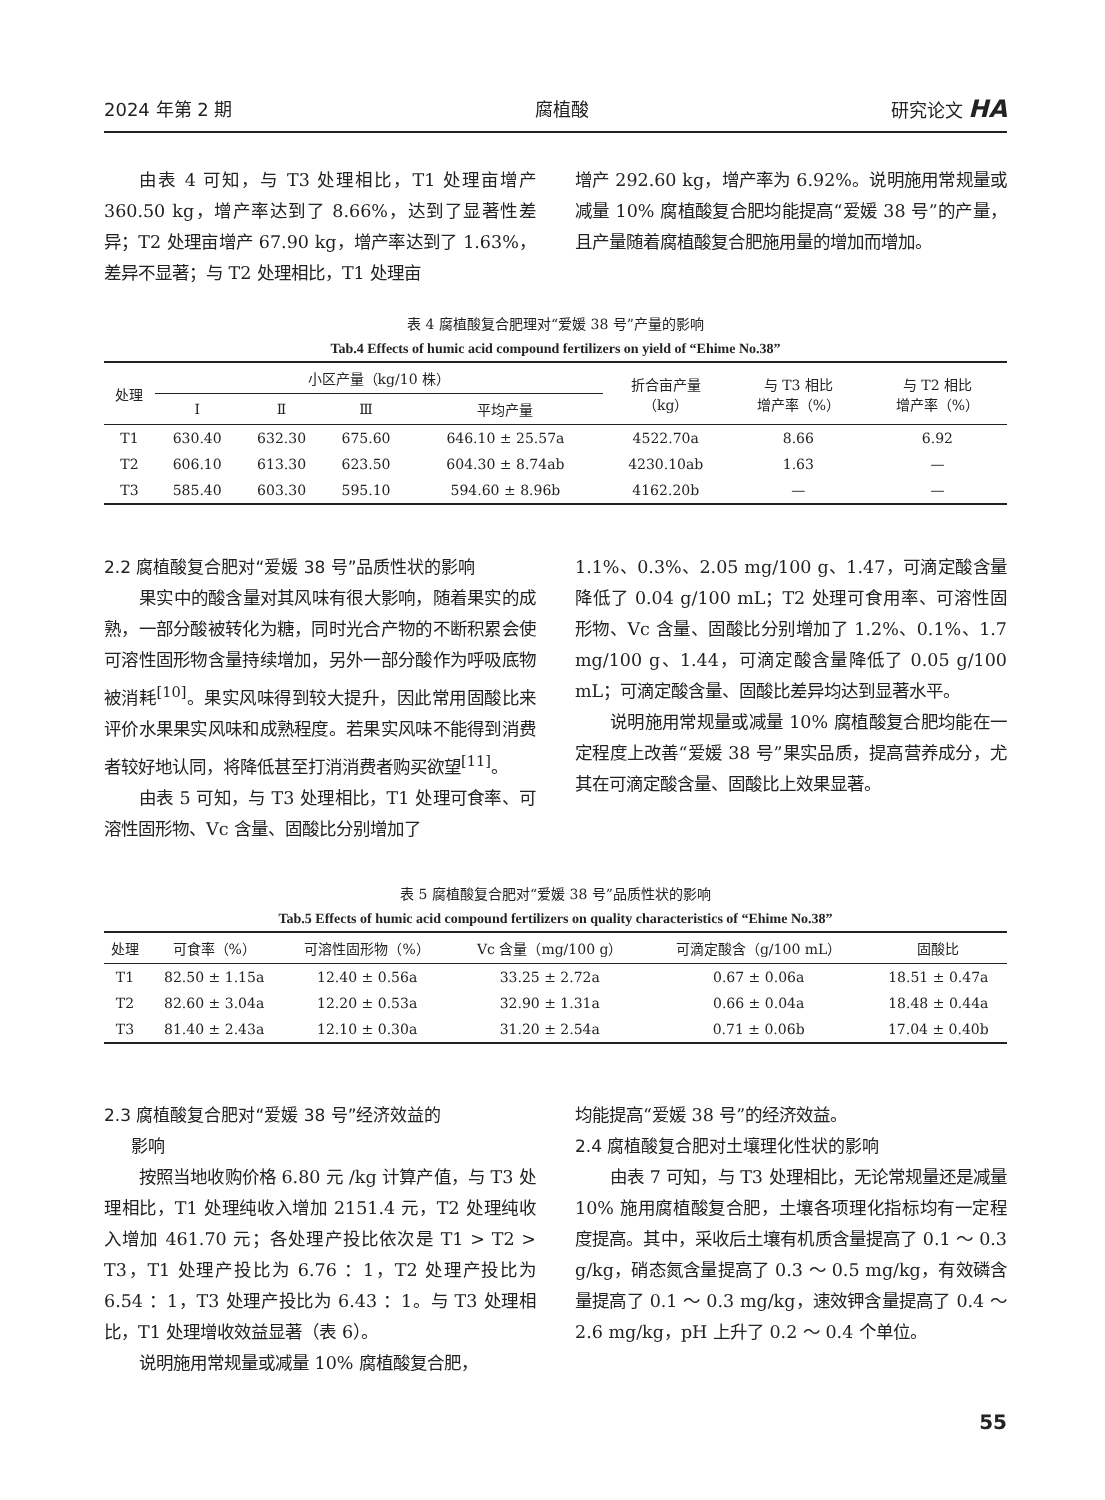2024 年第 2 期 腐植酸 研究论文 HA
由表 4 可知，与 T3 处理相比，T1 处理亩增产 360.50 kg，增产率达到了 8.66%，达到了显著性差异；T2 处理亩增产 67.90 kg，增产率达到了 1.63%，差异不显著；与 T2 处理相比，T1 处理亩
增产 292.60 kg，增产率为 6.92%。说明施用常规量或减量 10% 腐植酸复合肥均能提高“爱媛 38 号”的产量，且产量随着腐植酸复合肥施用量的增加而增加。
表 4 腐植酸复合肥理对“爱媛 38 号”产量的影响
Tab.4 Effects of humic acid compound fertilizers on yield of “Ehime No.38”
| 处理 | 小区产量（kg/10 株） | | | | 折合亩产量 （kg） | 与 T3 相比 增产率（%） | 与 T2 相比 增产率（%） |
| --- | --- | --- | --- | --- | --- | --- | --- |
| | Ⅰ | Ⅱ | Ⅲ | 平均产量 | | | |
| T1 | 630.40 | 632.30 | 675.60 | 646.10 ± 25.57a | 4522.70a | 8.66 | 6.92 |
| T2 | 606.10 | 613.30 | 623.50 | 604.30 ± 8.74ab | 4230.10ab | 1.63 | — |
| T3 | 585.40 | 603.30 | 595.10 | 594.60 ± 8.96b | 4162.20b | — | — |
2.2 腐植酸复合肥对“爱媛 38 号”品质性状的影响
果实中的酸含量对其风味有很大影响，随着果实的成熟，一部分酸被转化为糖，同时光合产物的不断积累会使可溶性固形物含量持续增加，另外一部分酸作为呼吸底物被消耗<sup>[10]</sup>。果实风味得到较大提升，因此常用固酸比来评价水果果实风味和成熟程度。若果实风味不能得到消费者较好地认同，将降低甚至打消消费者购买欲望<sup>[11]</sup>。
由表 5 可知，与 T3 处理相比，T1 处理可食率、可溶性固形物、Vc 含量、固酸比分别增加了
1.1%、0.3%、2.05 mg/100 g、1.47，可滴定酸含量降低了 0.04 g/100 mL；T2 处理可食用率、可溶性固形物、Vc 含量、固酸比分别增加了 1.2%、0.1%、1.7 mg/100 g、1.44，可滴定酸含量降低了 0.05 g/100 mL；可滴定酸含量、固酸比差异均达到显著水平。
说明施用常规量或减量 10% 腐植酸复合肥均能在一定程度上改善“爱媛 38 号”果实品质，提高营养成分，尤其在可滴定酸含量、固酸比上效果显著。
表 5 腐植酸复合肥对“爱媛 38 号”品质性状的影响
Tab.5 Effects of humic acid compound fertilizers on quality characteristics of “Ehime No.38”
| 处理 | 可食率（%） | 可溶性固形物（%） | Vc 含量（mg/100 g） | 可滴定酸含（g/100 mL） | 固酸比 |
| --- | --- | --- | --- | --- | --- |
| T1 | 82.50 ± 1.15a | 12.40 ± 0.56a | 33.25 ± 2.72a | 0.67 ± 0.06a | 18.51 ± 0.47a |
| T2 | 82.60 ± 3.04a | 12.20 ± 0.53a | 32.90 ± 1.31a | 0.66 ± 0.04a | 18.48 ± 0.44a |
| T3 | 81.40 ± 2.43a | 12.10 ± 0.30a | 31.20 ± 2.54a | 0.71 ± 0.06b | 17.04 ± 0.40b |
2.3 腐植酸复合肥对“爱媛 38 号”经济效益的
影响
按照当地收购价格 6.80 元 /kg 计算产值，与 T3 处理相比，T1 处理纯收入增加 2151.4 元，T2 处理纯收入增加 461.70 元；各处理产投比依次是 T1 > T2 > T3，T1 处理产投比为 6.76 ：1，T2 处理产投比为 6.54 ：1，T3 处理产投比为 6.43 ：1。与 T3 处理相比，T1 处理增收效益显著（表 6）。
说明施用常规量或减量 10% 腐植酸复合肥，
均能提高“爱媛 38 号”的经济效益。
2.4 腐植酸复合肥对土壤理化性状的影响
由表 7 可知，与 T3 处理相比，无论常规量还是减量 10% 施用腐植酸复合肥，土壤各项理化指标均有一定程度提高。其中，采收后土壤有机质含量提高了 0.1 ～ 0.3 g/kg，硝态氮含量提高了 0.3 ～ 0.5 mg/kg，有效磷含量提高了 0.1 ～ 0.3 mg/kg，速效钾含量提高了 0.4 ～ 2.6 mg/kg，pH 上升了 0.2 ～ 0.4 个单位。
55